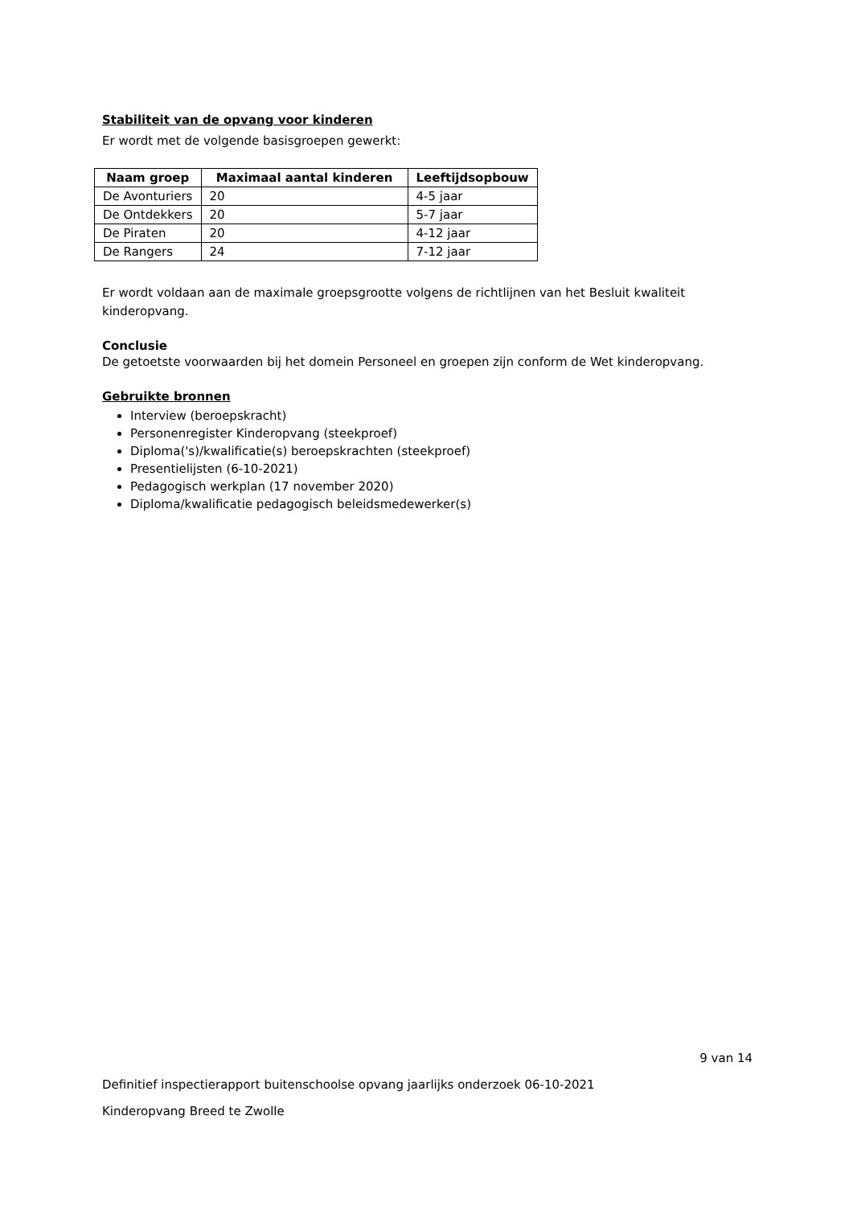Stabiliteit van de opvang voor kinderen
Er wordt met de volgende basisgroepen gewerkt:
| Naam groep | Maximaal aantal kinderen | Leeftijdsopbouw |
| --- | --- | --- |
| De Avonturiers | 20 | 4-5 jaar |
| De Ontdekkers | 20 | 5-7 jaar |
| De Piraten | 20 | 4-12 jaar |
| De Rangers | 24 | 7-12 jaar |
Er wordt voldaan aan de maximale groepsgrootte volgens de richtlijnen van het Besluit kwaliteit kinderopvang.
Conclusie
De getoetste voorwaarden bij het domein Personeel en groepen zijn conform de Wet kinderopvang.
Gebruikte bronnen
Interview (beroepskracht)
Personenregister Kinderopvang (steekproef)
Diploma('s)/kwalificatie(s) beroepskrachten (steekproef)
Presentielijsten (6-10-2021)
Pedagogisch werkplan (17 november 2020)
Diploma/kwalificatie pedagogisch beleidsmedewerker(s)
9 van 14
Definitief inspectierapport buitenschoolse opvang jaarlijks onderzoek 06-10-2021
Kinderopvang Breed te Zwolle